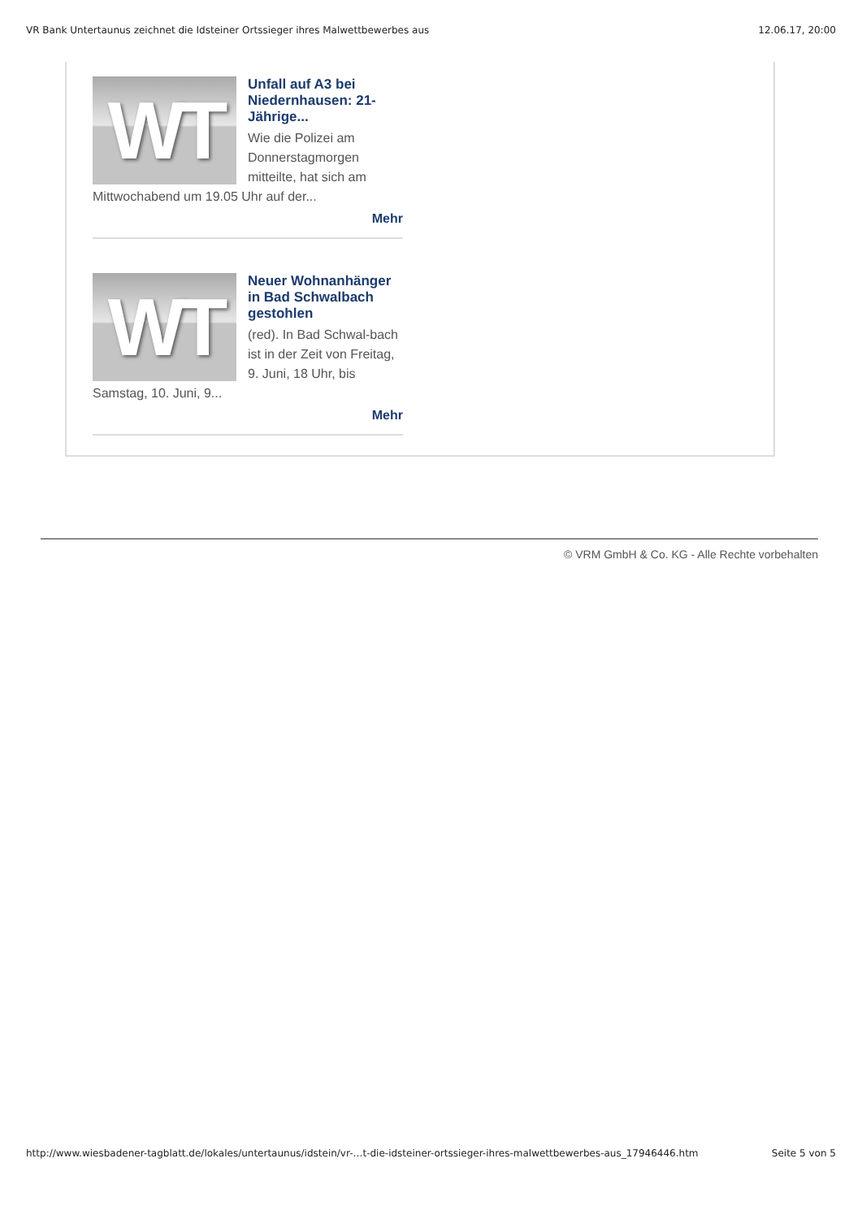VR Bank Untertaunus zeichnet die Idsteiner Ortssieger ihres Malwettbewerbes aus 12.06.17, 20:00
WT
Unfall auf A3 bei Niedernhausen: 21-Jährige...
Wie die Polizei am Donnerstagmorgen mitteilte, hat sich am Mittwochabend um 19.05 Uhr auf der...
Mehr
WT
Neuer Wohnanhänger in Bad Schwalbach gestohlen
(red). In Bad Schwal-bach ist in der Zeit von Freitag, 9. Juni, 18 Uhr, bis Samstag, 10. Juni, 9...
Mehr
© VRM GmbH & Co. KG - Alle Rechte vorbehalten
http://www.wiesbadener-tagblatt.de/lokales/untertaunus/idstein/vr-…t-die-idsteiner-ortssieger-ihres-malwettbewerbes-aus_17946446.htm Seite 5 von 5